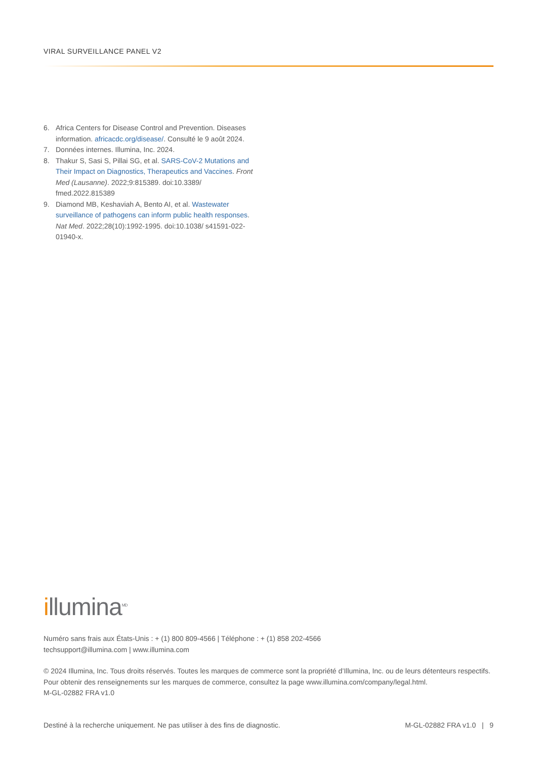VIRAL SURVEILLANCE PANEL V2
6. Africa Centers for Disease Control and Prevention. Diseases information. africacdc.org/disease/. Consulté le 9 août 2024.
7. Données internes. Illumina, Inc. 2024.
8. Thakur S, Sasi S, Pillai SG, et al. SARS-CoV-2 Mutations and Their Impact on Diagnostics, Therapeutics and Vaccines. Front Med (Lausanne). 2022;9:815389. doi:10.3389/ fmed.2022.815389
9. Diamond MB, Keshaviah A, Bento AI, et al. Wastewater surveillance of pathogens can inform public health responses. Nat Med. 2022;28(10):1992-1995. doi:10.1038/ s41591-022-01940-x.
illumina<sup>MD</sup>
Numéro sans frais aux États-Unis : + (1) 800 809-4566 | Téléphone : + (1) 858 202-4566
techsupport@illumina.com | www.illumina.com
© 2024 Illumina, Inc. Tous droits réservés. Toutes les marques de commerce sont la propriété d’Illumina, Inc. ou de leurs détenteurs respectifs. Pour obtenir des renseignements sur les marques de commerce, consultez la page www.illumina.com/company/legal.html.
M-GL-02882 FRA v1.0
Destiné à la recherche uniquement. Ne pas utiliser à des fins de diagnostic. M-GL-02882 FRA v1.0 | 9